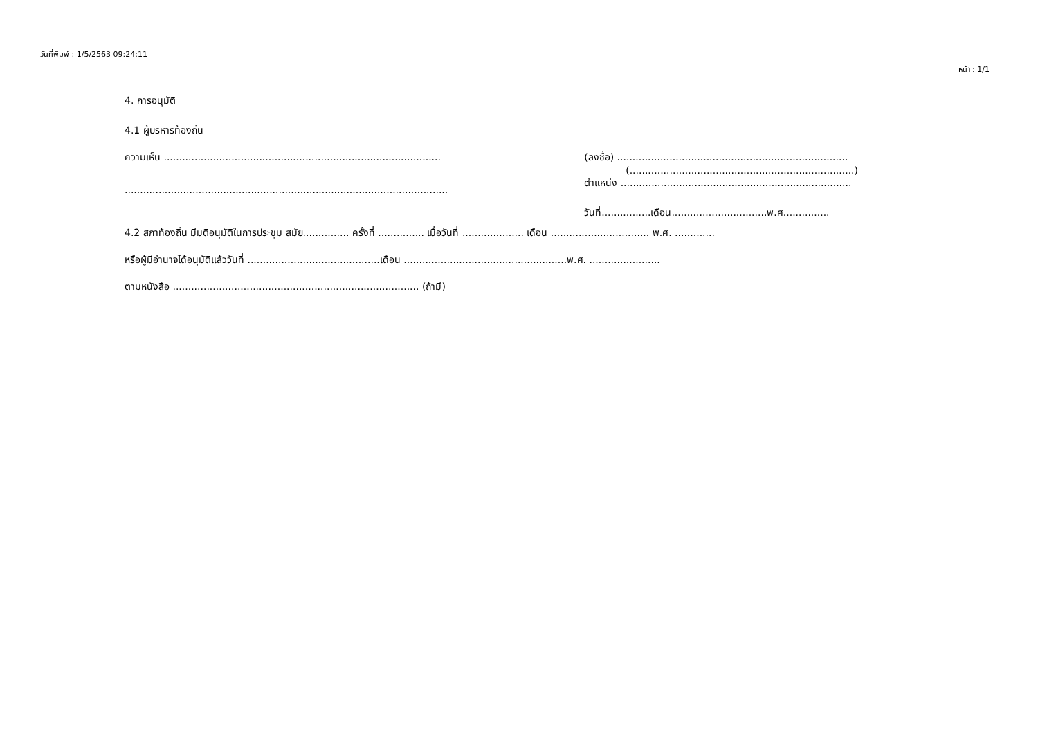วันที่พิมพ์ : 1/5/2563 09:24:11
หน้า : 1/1
4. การอนุมัติ
4.1 ผู้บริหารท้องถิ่น
ความเห็น ..........................................................................................
.........................................................................................................
(ลงชื่อ) ...........................................................................
(.........................................................................)
ตำแหน่ง ...........................................................................
วันที่................เดือน...............................พ.ศ...............
4.2 สภาท้องถิ่น มีมติอนุมัติในการประชุม สมัย............... ครั้งที่ ............... เมื่อวันที่ .................... เดือน ................................ พ.ศ. .............
หรือผู้มีอำนาจได้อนุมัติแล้ววันที่ ...........................................เดือน .....................................................พ.ศ. .......................
ตามหนังสือ ................................................................................ (ถ้ามี)